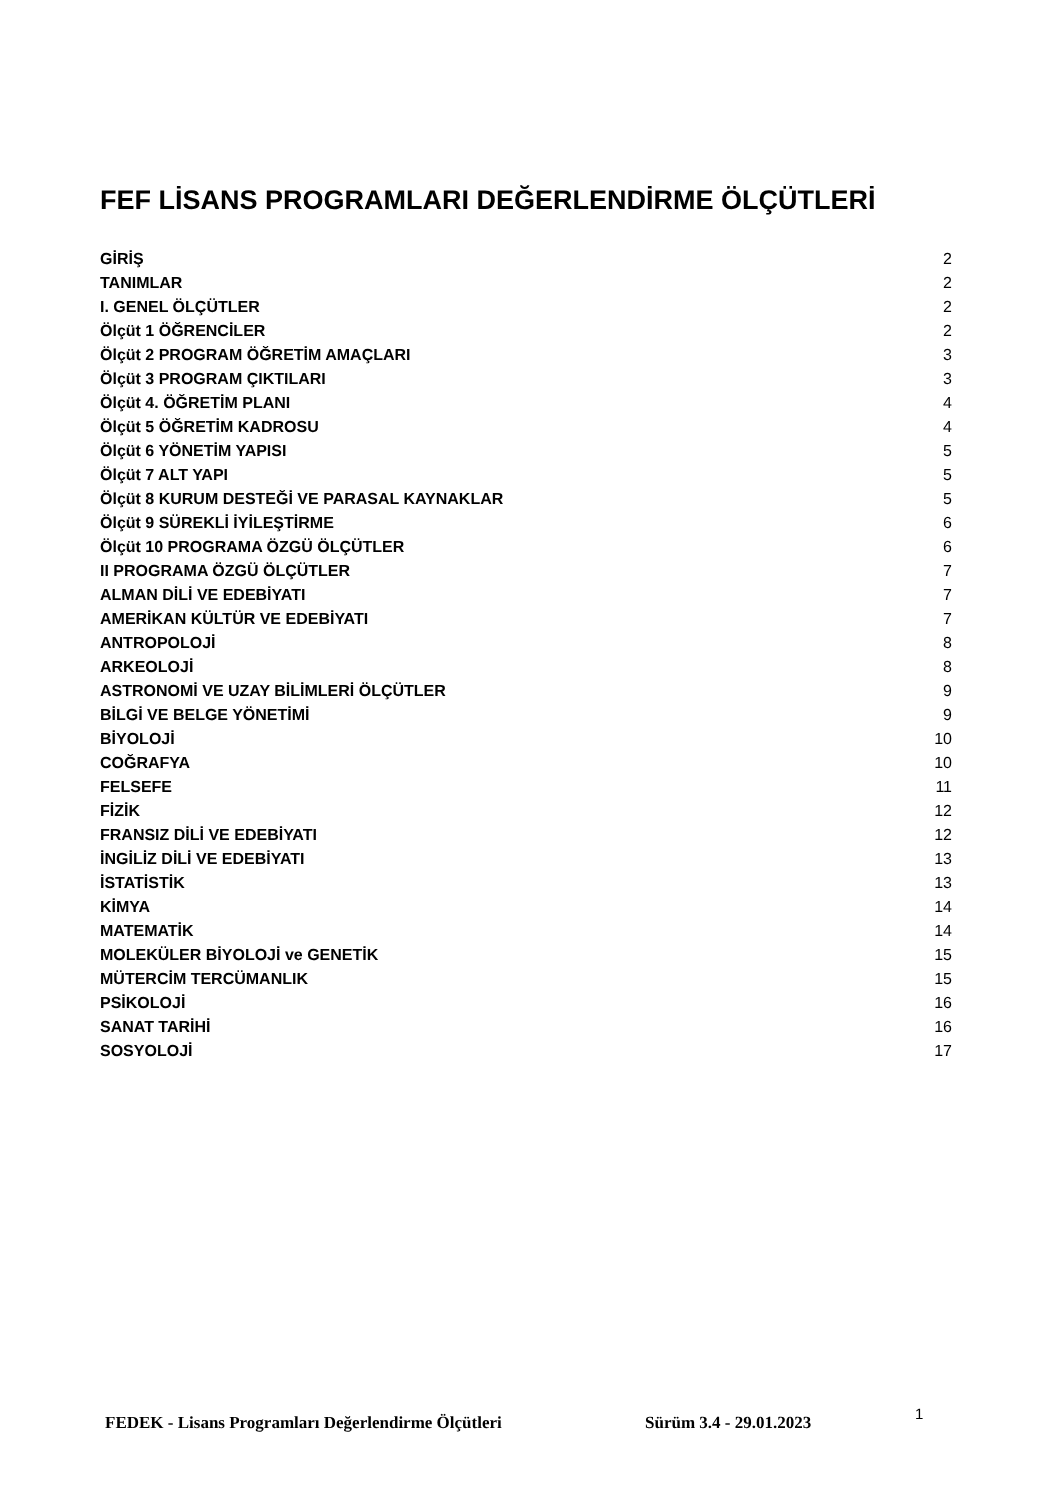FEF LİSANS PROGRAMLARI DEĞERLENDİRME ÖLÇÜTLERİ
GİRİŞ 2
TANIMLAR 2
I. GENEL ÖLÇÜTLER 2
Ölçüt 1 ÖĞRENCİLER 2
Ölçüt 2 PROGRAM ÖĞRETİM AMAÇLARI 3
Ölçüt 3 PROGRAM ÇIKTILARI 3
Ölçüt 4. ÖĞRETİM PLANI 4
Ölçüt 5 ÖĞRETİM KADROSU 4
Ölçüt 6 YÖNETİM YAPISI 5
Ölçüt 7 ALT YAPI 5
Ölçüt 8 KURUM DESTEĞİ VE PARASAL KAYNAKLAR 5
Ölçüt 9 SÜREKLİ İYİLEŞTİRME 6
Ölçüt 10 PROGRAMA ÖZGÜ ÖLÇÜTLER 6
II PROGRAMA ÖZGÜ ÖLÇÜTLER 7
ALMAN DİLİ VE EDEBİYATI 7
AMERİKAN KÜLTÜR VE EDEBİYATI 7
ANTROPOLOJİ 8
ARKEOLOJİ 8
ASTRONOMİ VE UZAY BİLİMLERİ ÖLÇÜTLER 9
BİLGİ VE BELGE YÖNETİMİ 9
BİYOLOJİ 10
COĞRAFYA 10
FELSEFE 11
FİZİK 12
FRANSIZ DİLİ VE EDEBİYATI 12
İNGİLİZ DİLİ VE EDEBİYATI 13
İSTATİSTİK 13
KİMYA 14
MATEMATİK 14
MOLEKÜLER BİYOLOJİ ve GENETİK 15
MÜTERCİM TERCÜMANLIK 15
PSİKOLOJİ 16
SANAT TARİHİ 16
SOSYOLOJİ 17
FEDEK - Lisans Programları Değerlendirme Ölçütleri Sürüm 3.4 - 29.01.2023 1